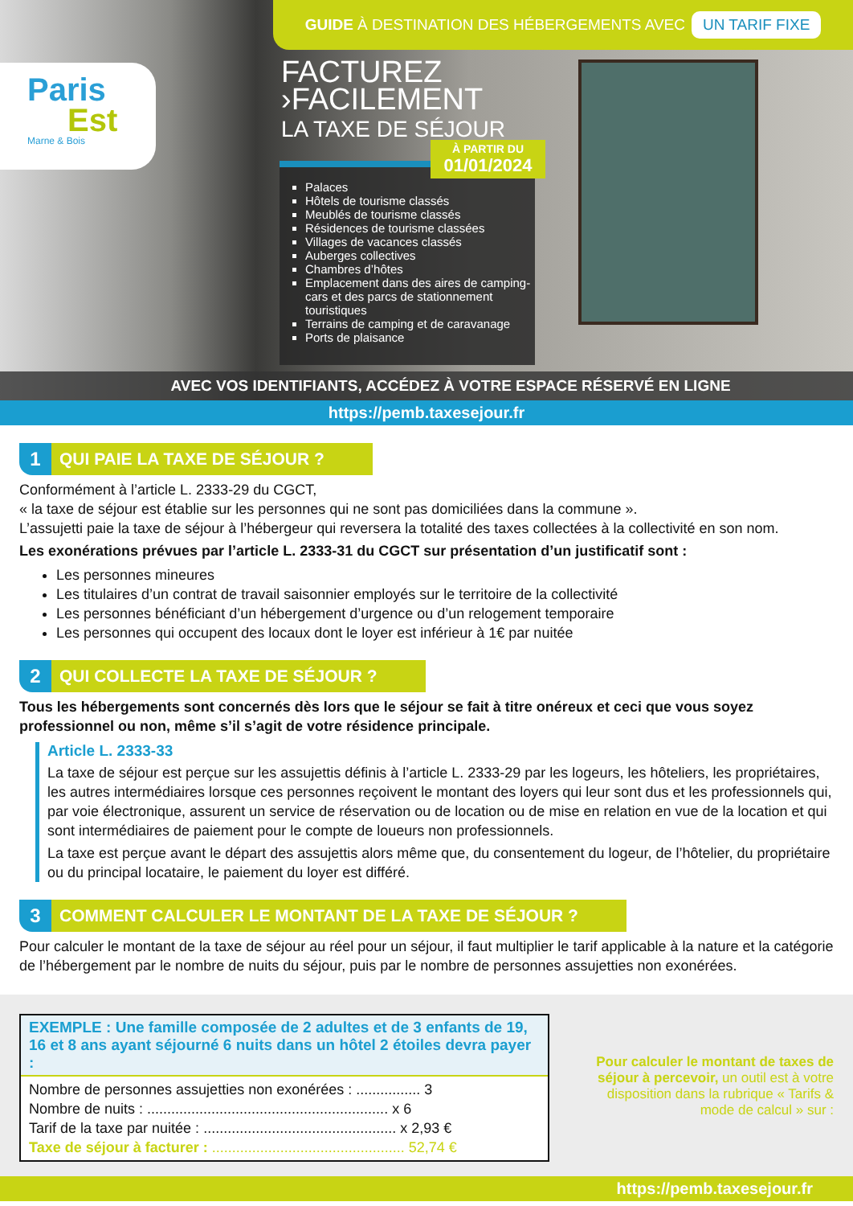GUIDE À DESTINATION DES HÉBERGEMENTS AVEC UN TARIF FIXE
Paris
Est
Marne & Bois
FACTUREZ
›FACILEMENT
LA TAXE DE SÉJOUR
Palaces
Hôtels de tourisme classés
Meublés de tourisme classés
Résidences de tourisme classées
Villages de vacances classés
Auberges collectives
Chambres d’hôtes
Emplacement dans des aires de camping-cars et des parcs de stationnement touristiques
Terrains de camping et de caravanage
Ports de plaisance
À PARTIR DU
01/01/2024
AVEC VOS IDENTIFIANTS, ACCÉDEZ À VOTRE ESPACE RÉSERVÉ EN LIGNE
https://pemb.taxesejour.fr
1 QUI PAIE LA TAXE DE SÉJOUR ?
Conformément à l’article L. 2333-29 du CGCT,
« la taxe de séjour est établie sur les personnes qui ne sont pas domiciliées dans la commune ».
L’assujetti paie la taxe de séjour à l’hébergeur qui reversera la totalité des taxes collectées à la collectivité en son nom.
Les exonérations prévues par l’article L. 2333-31 du CGCT sur présentation d’un justificatif sont :
Les personnes mineures
Les titulaires d’un contrat de travail saisonnier employés sur le territoire de la collectivité
Les personnes bénéficiant d’un hébergement d’urgence ou d’un relogement temporaire
Les personnes qui occupent des locaux dont le loyer est inférieur à 1€ par nuitée
2 QUI COLLECTE LA TAXE DE SÉJOUR ?
Tous les hébergements sont concernés dès lors que le séjour se fait à titre onéreux et ceci que vous soyez professionnel ou non, même s’il s’agit de votre résidence principale.
Article L. 2333-33
La taxe de séjour est perçue sur les assujettis définis à l’article L. 2333-29 par les logeurs, les hôteliers, les propriétaires, les autres intermédiaires lorsque ces personnes reçoivent le montant des loyers qui leur sont dus et les professionnels qui, par voie électronique, assurent un service de réservation ou de location ou de mise en relation en vue de la location et qui sont intermédiaires de paiement pour le compte de loueurs non professionnels.
La taxe est perçue avant le départ des assujettis alors même que, du consentement du logeur, de l’hôtelier, du propriétaire ou du principal locataire, le paiement du loyer est différé.
3 COMMENT CALCULER LE MONTANT DE LA TAXE DE SÉJOUR ?
Pour calculer le montant de la taxe de séjour au réel pour un séjour, il faut multiplier le tarif applicable à la nature et la catégorie de l’hébergement par le nombre de nuits du séjour, puis par le nombre de personnes assujetties non exonérées.
EXEMPLE : Une famille composée de 2 adultes et de 3 enfants de 19, 16 et 8 ans ayant séjourné 6 nuits dans un hôtel 2 étoiles devra payer :
Nombre de personnes assujetties non exonérées : ................ 3
Nombre de nuits : ............................................................ x 6
Tarif de la taxe par nuitée : ................................................ x 2,93 €
Taxe de séjour à facturer : ................................................ 52,74 €
Pour calculer le montant de taxes de séjour à percevoir, un outil est à votre disposition dans la rubrique « Tarifs & mode de calcul » sur :
https://pemb.taxesejour.fr